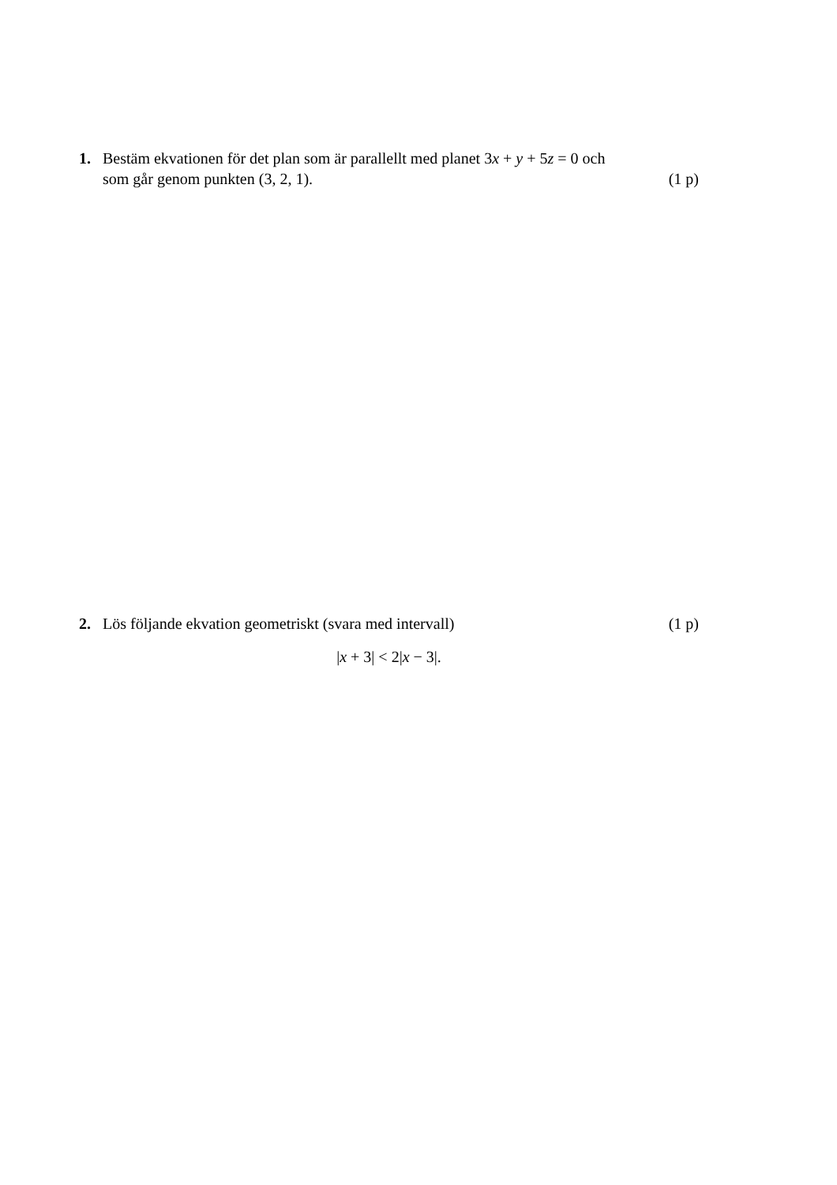1. Bestäm ekvationen för det plan som är parallellt med planet 3x + y + 5z = 0 och
som går genom punkten (3, 2, 1). (1 p)
2. Lös följande ekvation geometriskt (svara med intervall) (1 p)
|x + 3| < 2|x − 3|.